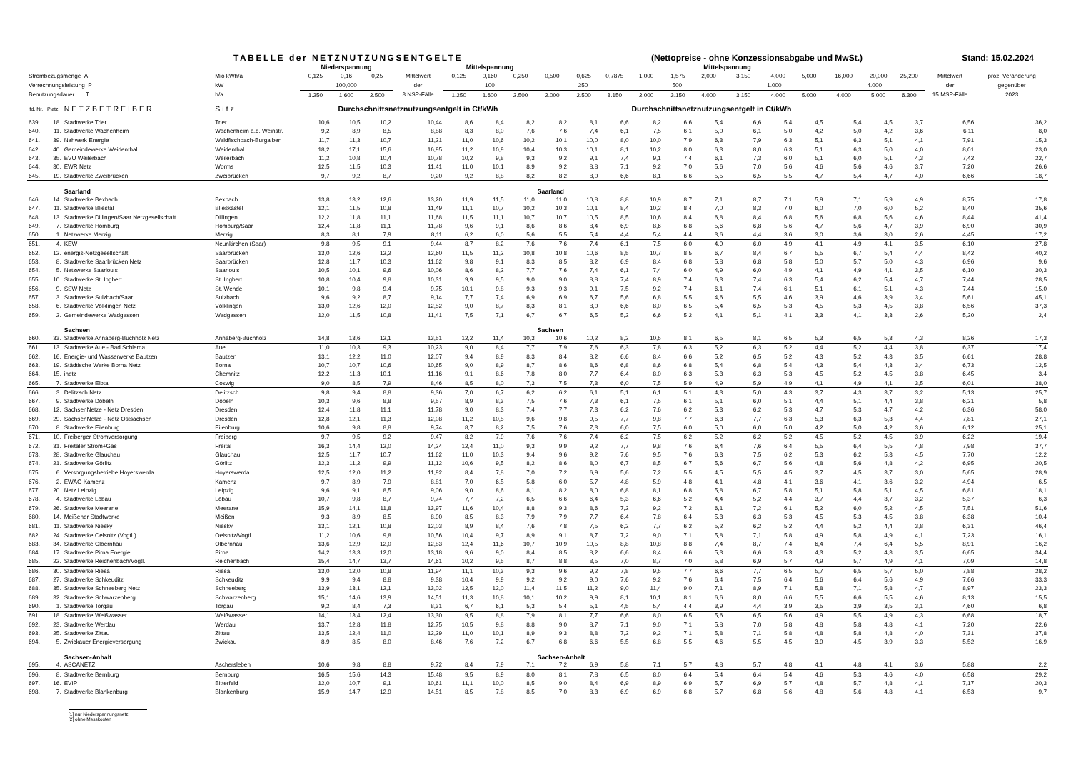TABELLE der NETZNUTZUNGSENTGELTE
(Nettopreise - ohne Konzessionsabgabe und MwSt.)
Stand: 15.02.2024
| | | | | Niederspannung | | | | Mittelspannung | | | | | | Mittelspannung | | | | | | | | | | |
| --- | --- | --- | --- | --- | --- | --- | --- | --- | --- | --- | --- | --- | --- | --- | --- | --- | --- | --- | --- | --- | --- | --- | --- | --- |
| Strombezugsmenge A | | | Mio kWh/a | 0,125 | 0,16 | 0,25 | Mittelwert | 0,125 | 0,160 | 0,250 | 0,500 | 0,625 | 0,7875 | 1,000 | 1,575 | 2,000 | 3,150 | 4,000 | 5,000 | 16,000 | 20,000 | 25,200 | Mittelwert | proz. Veränderung |
| Verrechnungsleistung P | | | kW | 100,000 | | | der | 100 | | | 250 | | | 500 | | | 1.000 | | | 4.000 | | | der | gegenüber |
| Benutzungsdauer T | | | h/a | 1.250 | 1.600 | 2.500 | 3 NSP-Fälle | 1.250 | 1.600 | 2.500 | 2.000 | 2.500 | 3.150 | 2.000 | 3.150 | 4.000 | 3.150 | 4.000 | 5.000 | 4.000 | 5.000 | 6.300 | 15 MSP-Fälle | 2023 |
| lfd. Nr. | Platz | NETZBETREIBER | Sitz | Durchschnittsnetznutzungsentgelt in Ct/kWh | | | | | | | | | | Durchschnittsnetznutzungsentgelt in Ct/kWh | | | | | | | | | | |
| 639. | 18. | Stadtwerke Trier | Trier | 10,6 | 10,5 | 10,2 | 10,44 | 8,6 | 8,4 | 8,2 | 8,2 | 8,1 | 6,6 | 8,2 | 6,6 | 5,4 | 6,6 | 5,4 | 4,5 | 5,4 | 4,5 | 3,7 | 6,56 | 36,2 |
| 640. | 11. | Stadtwerke Wachenheim | Wachenheim a.d. Weinstr. | 9,2 | 8,9 | 8,5 | 8,88 | 8,3 | 8,0 | 7,6 | 7,6 | 7,4 | 6,1 | 7,5 | 6,1 | 5,0 | 6,1 | 5,0 | 4,2 | 5,0 | 4,2 | 3,6 | 6,11 | 8,0 |
| 641. | 39. | Nahwerk Energie | Waldfischbach-Burgalben | 11,7 | 11,3 | 10,7 | 11,21 | 11,0 | 10,6 | 10,2 | 10,1 | 10,0 | 8,0 | 10,0 | 7,9 | 6,3 | 7,9 | 6,3 | 5,1 | 6,3 | 5,1 | 4,1 | 7,91 | 15,3 |
| 642. | 40. | Gemeindewerke Weidenthal | Weidenthal | 18,2 | 17,1 | 15,6 | 16,95 | 11,2 | 10,9 | 10,4 | 10,3 | 10,1 | 8,1 | 10,2 | 8,0 | 6,3 | 8,0 | 6,3 | 5,1 | 6,3 | 5,0 | 4,0 | 8,01 | 23,0 |
| 643. | 35. | EVU Weilerbach | Weilerbach | 11,2 | 10,8 | 10,4 | 10,78 | 10,2 | 9,8 | 9,3 | 9,2 | 9,1 | 7,4 | 9,1 | 7,4 | 6,1 | 7,3 | 6,0 | 5,1 | 6,0 | 5,1 | 4,3 | 7,42 | 22,7 |
| 644. | 30. | EWR Netz | Worms | 12,5 | 11,5 | 10,3 | 11,41 | 11,0 | 10,1 | 8,9 | 9,2 | 8,8 | 7,1 | 9,2 | 7,0 | 5,6 | 7,0 | 5,6 | 4,6 | 5,6 | 4,6 | 3,7 | 7,20 | 26,6 |
| 645. | 19. | Stadtwerke Zweibrücken | Zweibrücken | 9,7 | 9,2 | 8,7 | 9,20 | 9,2 | 8,8 | 8,2 | 8,2 | 8,0 | 6,6 | 8,1 | 6,6 | 5,5 | 6,5 | 5,5 | 4,7 | 5,4 | 4,7 | 4,0 | 6,66 | 18,7 |
| | | Saarland | | | | | | | | | Saarland | | | | | | | | | | | | | |
| 646. | 14. | Stadtwerke Bexbach | Bexbach | 13,8 | 13,2 | 12,6 | 13,20 | 11,9 | 11,5 | 11,0 | 11,0 | 10,8 | 8,8 | 10,9 | 8,7 | 7,1 | 8,7 | 7,1 | 5,9 | 7,1 | 5,9 | 4,9 | 8,75 | 17,8 |
| 647. | 11. | Stadtwerke Bliestal | Blieskastel | 12,1 | 11,5 | 10,8 | 11,49 | 11,1 | 10,7 | 10,2 | 10,3 | 10,1 | 8,4 | 10,2 | 8,4 | 7,0 | 8,3 | 7,0 | 6,0 | 7,0 | 6,0 | 5,2 | 8,40 | 35,6 |
| 648. | 13. | Stadtwerke Dillingen/Saar Netzgesellschaft | Dillingen | 12,2 | 11,8 | 11,1 | 11,68 | 11,5 | 11,1 | 10,7 | 10,7 | 10,5 | 8,5 | 10,6 | 8,4 | 6,8 | 8,4 | 6,8 | 5,6 | 6,8 | 5,6 | 4,6 | 8,44 | 41,4 |
| 649. | 7. | Stadtwerke Homburg | Homburg/Saar | 12,4 | 11,8 | 11,1 | 11,78 | 9,6 | 9,1 | 8,6 | 8,6 | 8,4 | 6,9 | 8,6 | 6,8 | 5,6 | 6,8 | 5,6 | 4,7 | 5,6 | 4,7 | 3,9 | 6,90 | 30,9 |
| 650. | 1. | Netzwerke Merzig | Merzig | 8,3 | 8,1 | 7,9 | 8,11 | 6,2 | 6,0 | 5,6 | 5,5 | 5,4 | 4,4 | 5,4 | 4,4 | 3,6 | 4,4 | 3,6 | 3,0 | 3,6 | 3,0 | 2,6 | 4,45 | 17,2 |
| 651. | 4. | KEW | Neunkirchen (Saar) | 9,8 | 9,5 | 9,1 | 9,44 | 8,7 | 8,2 | 7,6 | 7,6 | 7,4 | 6,1 | 7,5 | 6,0 | 4,9 | 6,0 | 4,9 | 4,1 | 4,9 | 4,1 | 3,5 | 6,10 | 27,8 |
| 652. | 12. | energis-Netzgesellschaft | Saarbrücken | 13,0 | 12,6 | 12,2 | 12,60 | 11,5 | 11,2 | 10,8 | 10,8 | 10,6 | 8,5 | 10,7 | 8,5 | 6,7 | 8,4 | 6,7 | 5,5 | 6,7 | 5,4 | 4,4 | 8,42 | 40,2 |
| 653. | 8. | Stadtwerke Saarbrücken Netz | Saarbrücken | 12,8 | 11,7 | 10,3 | 11,62 | 9,8 | 9,1 | 8,3 | 8,5 | 8,2 | 6,9 | 8,4 | 6,8 | 5,8 | 6,8 | 5,8 | 5,0 | 5,7 | 5,0 | 4,3 | 6,96 | 9,6 |
| 654. | 5. | Netzwerke Saarlouis | Saarlouis | 10,5 | 10,1 | 9,6 | 10,06 | 8,6 | 8,2 | 7,7 | 7,6 | 7,4 | 6,1 | 7,4 | 6,0 | 4,9 | 6,0 | 4,9 | 4,1 | 4,9 | 4,1 | 3,5 | 6,10 | 30,3 |
| 655. | 10. | Stadtwerke St. Ingbert | St. Ingbert | 10,8 | 10,4 | 9,8 | 10,31 | 9,9 | 9,5 | 9,0 | 9,0 | 8,8 | 7,4 | 8,9 | 7,4 | 6,3 | 7,4 | 6,3 | 5,4 | 6,2 | 5,4 | 4,7 | 7,44 | 28,5 |
| 656. | 9. | SSW Netz | St. Wendel | 10,1 | 9,8 | 9,4 | 9,75 | 10,1 | 9,8 | 9,3 | 9,3 | 9,1 | 7,5 | 9,2 | 7,4 | 6,1 | 7,4 | 6,1 | 5,1 | 6,1 | 5,1 | 4,3 | 7,44 | 15,0 |
| 657. | 3. | Stadtwerke Sulzbach/Saar | Sulzbach | 9,6 | 9,2 | 8,7 | 9,14 | 7,7 | 7,4 | 6,9 | 6,9 | 6,7 | 5,6 | 6,8 | 5,5 | 4,6 | 5,5 | 4,6 | 3,9 | 4,6 | 3,9 | 3,4 | 5,61 | 45,1 |
| 658. | 6. | Stadtwerke Völklingen Netz | Völklingen | 13,0 | 12,6 | 12,0 | 12,52 | 9,0 | 8,7 | 8,3 | 8,1 | 8,0 | 6,6 | 8,0 | 6,5 | 5,4 | 6,5 | 5,3 | 4,5 | 5,3 | 4,5 | 3,8 | 6,56 | 37,3 |
| 659. | 2. | Gemeindewerke Wadgassen | Wadgassen | 12,0 | 11,5 | 10,8 | 11,41 | 7,5 | 7,1 | 6,7 | 6,7 | 6,5 | 5,2 | 6,6 | 5,2 | 4,1 | 5,1 | 4,1 | 3,3 | 4,1 | 3,3 | 2,6 | 5,20 | 2,4 |
| | | Sachsen | | | | | | | | | Sachsen | | | | | | | | | | | | | |
| 660. | 33. | Stadtwerke Annaberg-Buchholz Netz | Annaberg-Buchholz | 14,8 | 13,6 | 12,1 | 13,51 | 12,2 | 11,4 | 10,3 | 10,6 | 10,2 | 8,2 | 10,5 | 8,1 | 6,5 | 8,1 | 6,5 | 5,3 | 6,5 | 5,3 | 4,3 | 8,26 | 17,3 |
| 661. | 13. | Stadtwerke Aue - Bad Schlema | Aue | 11,0 | 10,3 | 9,3 | 10,23 | 9,0 | 8,4 | 7,7 | 7,9 | 7,6 | 6,3 | 7,8 | 6,3 | 5,2 | 6,3 | 5,2 | 4,4 | 5,2 | 4,4 | 3,8 | 6,37 | 17,4 |
| 662. | 16. | Energie- und Wasserwerke Bautzen | Bautzen | 13,1 | 12,2 | 11,0 | 12,07 | 9,4 | 8,9 | 8,3 | 8,4 | 8,2 | 6,6 | 8,4 | 6,6 | 5,2 | 6,5 | 5,2 | 4,3 | 5,2 | 4,3 | 3,5 | 6,61 | 28,8 |
| 663. | 19. | Städtische Werke Borna Netz | Borna | 10,7 | 10,7 | 10,6 | 10,65 | 9,0 | 8,9 | 8,7 | 8,6 | 8,6 | 6,8 | 8,6 | 6,8 | 5,4 | 6,8 | 5,4 | 4,3 | 5,4 | 4,3 | 3,4 | 6,73 | 12,5 |
| 664. | 15. | inetz | Chemnitz | 12,2 | 11,3 | 10,1 | 11,16 | 9,1 | 8,6 | 7,8 | 8,0 | 7,7 | 6,4 | 8,0 | 6,3 | 5,3 | 6,3 | 5,3 | 4,5 | 5,2 | 4,5 | 3,8 | 6,45 | 3,4 |
| 665. | 7. | Stadtwerke Elbtal | Coswig | 9,0 | 8,5 | 7,9 | 8,46 | 8,5 | 8,0 | 7,3 | 7,5 | 7,3 | 6,0 | 7,5 | 5,9 | 4,9 | 5,9 | 4,9 | 4,1 | 4,9 | 4,1 | 3,5 | 6,01 | 38,0 |
| 666. | 3. | Delitzsch Netz | Delitzsch | 9,8 | 9,4 | 8,8 | 9,36 | 7,0 | 6,7 | 6,2 | 6,2 | 6,1 | 5,1 | 6,1 | 5,1 | 4,3 | 5,0 | 4,3 | 3,7 | 4,3 | 3,7 | 3,2 | 5,13 | 25,7 |
| 667. | 9. | Stadtwerke Döbeln | Döbeln | 10,3 | 9,6 | 8,8 | 9,57 | 8,9 | 8,3 | 7,5 | 7,6 | 7,3 | 6,1 | 7,5 | 6,1 | 5,1 | 6,0 | 5,1 | 4,4 | 5,1 | 4,4 | 3,8 | 6,21 | 5,8 |
| 668. | 12. | SachsenNetze - Netz Dresden | Dresden | 12,4 | 11,8 | 11,1 | 11,78 | 9,0 | 8,3 | 7,4 | 7,7 | 7,3 | 6,2 | 7,6 | 6,2 | 5,3 | 6,2 | 5,3 | 4,7 | 5,3 | 4,7 | 4,2 | 6,36 | 58,0 |
| 669. | 29. | SachsenNetze - Netz Ostsachsen | Dresden | 12,8 | 12,1 | 11,3 | 12,08 | 11,2 | 10,5 | 9,6 | 9,8 | 9,5 | 7,7 | 9,8 | 7,7 | 6,3 | 7,7 | 6,3 | 5,3 | 6,3 | 5,3 | 4,4 | 7,81 | 27,1 |
| 670. | 8. | Stadtwerke Eilenburg | Eilenburg | 10,6 | 9,8 | 8,8 | 9,74 | 8,7 | 8,2 | 7,5 | 7,6 | 7,3 | 6,0 | 7,5 | 6,0 | 5,0 | 6,0 | 5,0 | 4,2 | 5,0 | 4,2 | 3,6 | 6,12 | 25,1 |
| 671. | 10. | Freiberger Stromversorgung | Freiberg | 9,7 | 9,5 | 9,2 | 9,47 | 8,2 | 7,9 | 7,6 | 7,6 | 7,4 | 6,2 | 7,5 | 6,2 | 5,2 | 6,2 | 5,2 | 4,5 | 5,2 | 4,5 | 3,9 | 6,22 | 19,4 |
| 672. | 31. | Freitaler Strom+Gas | Freital | 16,3 | 14,4 | 12,0 | 14,24 | 12,4 | 11,0 | 9,3 | 9,9 | 9,2 | 7,7 | 9,8 | 7,6 | 6,4 | 7,6 | 6,4 | 5,5 | 6,4 | 5,5 | 4,8 | 7,98 | 37,7 |
| 673. | 28. | Stadtwerke Glauchau | Glauchau | 12,5 | 11,7 | 10,7 | 11,62 | 11,0 | 10,3 | 9,4 | 9,6 | 9,2 | 7,6 | 9,5 | 7,6 | 6,3 | 7,5 | 6,2 | 5,3 | 6,2 | 5,3 | 4,5 | 7,70 | 12,2 |
| 674. | 21. | Stadtwerke Görlitz | Görlitz | 12,3 | 11,2 | 9,9 | 11,12 | 10,6 | 9,5 | 8,2 | 8,6 | 8,0 | 6,7 | 8,5 | 6,7 | 5,6 | 6,7 | 5,6 | 4,8 | 5,6 | 4,8 | 4,2 | 6,95 | 20,5 |
| 675. | 6. | Versorgungsbetriebe Hoyerswerda | Hoyerswerda | 12,5 | 12,0 | 11,2 | 11,92 | 8,4 | 7,8 | 7,0 | 7,2 | 6,9 | 5,6 | 7,2 | 5,5 | 4,5 | 5,5 | 4,5 | 3,7 | 4,5 | 3,7 | 3,0 | 5,65 | 28,9 |
| 676. | 2. | EWAG Kamenz | Kamenz | 9,7 | 8,9 | 7,9 | 8,81 | 7,0 | 6,5 | 5,8 | 6,0 | 5,7 | 4,8 | 5,9 | 4,8 | 4,1 | 4,8 | 4,1 | 3,6 | 4,1 | 3,6 | 3,2 | 4,94 | 6,5 |
| 677. | 20. | Netz Leipzig | Leipzig | 9,6 | 9,1 | 8,5 | 9,06 | 9,0 | 8,6 | 8,1 | 8,2 | 8,0 | 6,8 | 8,1 | 6,8 | 5,8 | 6,7 | 5,8 | 5,1 | 5,8 | 5,1 | 4,5 | 6,81 | 18,1 |
| 678. | 4. | Stadtwerke Löbau | Löbau | 10,7 | 9,8 | 8,7 | 9,74 | 7,7 | 7,2 | 6,5 | 6,6 | 6,4 | 5,3 | 6,6 | 5,2 | 4,4 | 5,2 | 4,4 | 3,7 | 4,4 | 3,7 | 3,2 | 5,37 | 6,3 |
| 679. | 26. | Stadtwerke Meerane | Meerane | 15,9 | 14,1 | 11,8 | 13,97 | 11,6 | 10,4 | 8,8 | 9,3 | 8,6 | 7,2 | 9,2 | 7,2 | 6,1 | 7,2 | 6,1 | 5,2 | 6,0 | 5,2 | 4,5 | 7,51 | 51,6 |
| 680. | 14. | Meißener Stadtwerke | Meißen | 9,3 | 8,9 | 8,5 | 8,90 | 8,5 | 8,3 | 7,9 | 7,9 | 7,7 | 6,4 | 7,8 | 6,4 | 5,3 | 6,3 | 5,3 | 4,5 | 5,3 | 4,5 | 3,8 | 6,38 | 10,4 |
| 681. | 11. | Stadtwerke Niesky | Niesky | 13,1 | 12,1 | 10,8 | 12,03 | 8,9 | 8,4 | 7,6 | 7,8 | 7,5 | 6,2 | 7,7 | 6,2 | 5,2 | 6,2 | 5,2 | 4,4 | 5,2 | 4,4 | 3,8 | 6,31 | 46,4 |
| 682. | 24. | Stadtwerke Oelsnitz (Vogtl.) | Oelsnitz/Vogtl. | 11,2 | 10,6 | 9,8 | 10,56 | 10,4 | 9,7 | 8,9 | 9,1 | 8,7 | 7,2 | 9,0 | 7,1 | 5,8 | 7,1 | 5,8 | 4,9 | 5,8 | 4,9 | 4,1 | 7,23 | 16,1 |
| 683. | 34. | Stadtwerke Olbernhau | Olbernhau | 13,6 | 12,9 | 12,0 | 12,83 | 12,4 | 11,6 | 10,7 | 10,9 | 10,5 | 8,8 | 10,8 | 8,8 | 7,4 | 8,7 | 7,4 | 6,4 | 7,4 | 6,4 | 5,5 | 8,91 | 16,2 |
| 684. | 17. | Stadtwerke Pirna Energie | Pirna | 14,2 | 13,3 | 12,0 | 13,18 | 9,6 | 9,0 | 8,4 | 8,5 | 8,2 | 6,6 | 8,4 | 6,6 | 5,3 | 6,6 | 5,3 | 4,3 | 5,2 | 4,3 | 3,5 | 6,65 | 34,4 |
| 685. | 22. | Stadtwerke Reichenbach/Vogtl. | Reichenbach | 15,4 | 14,7 | 13,7 | 14,61 | 10,2 | 9,5 | 8,7 | 8,8 | 8,5 | 7,0 | 8,7 | 7,0 | 5,8 | 6,9 | 5,7 | 4,9 | 5,7 | 4,9 | 4,1 | 7,09 | 14,8 |
| 686. | 30. | Stadtwerke Riesa | Riesa | 13,0 | 12,0 | 10,8 | 11,94 | 11,1 | 10,3 | 9,3 | 9,6 | 9,2 | 7,8 | 9,5 | 7,7 | 6,6 | 7,7 | 6,5 | 5,7 | 6,5 | 5,7 | 5,0 | 7,88 | 28,2 |
| 687. | 27. | Stadtwerke Schkeuditz | Schkeuditz | 9,9 | 9,4 | 8,8 | 9,38 | 10,4 | 9,9 | 9,2 | 9,2 | 9,0 | 7,6 | 9,2 | 7,6 | 6,4 | 7,5 | 6,4 | 5,6 | 6,4 | 5,6 | 4,9 | 7,66 | 33,3 |
| 688. | 35. | Stadtwerke Schneeberg Netz | Schneeberg | 13,9 | 13,1 | 12,1 | 13,02 | 12,5 | 12,0 | 11,4 | 11,5 | 11,2 | 9,0 | 11,4 | 9,0 | 7,1 | 8,9 | 7,1 | 5,8 | 7,1 | 5,8 | 4,7 | 8,97 | 23,3 |
| 689. | 32. | Stadtwerke Schwarzenberg | Schwarzenberg | 15,1 | 14,6 | 13,9 | 14,51 | 11,3 | 10,8 | 10,1 | 10,2 | 9,9 | 8,1 | 10,1 | 8,1 | 6,6 | 8,0 | 6,6 | 5,5 | 6,6 | 5,5 | 4,6 | 8,13 | 15,5 |
| 690. | 1. | Stadtwerke Torgau | Torgau | 9,2 | 8,4 | 7,3 | 8,31 | 6,7 | 6,1 | 5,3 | 5,4 | 5,1 | 4,5 | 5,4 | 4,4 | 3,9 | 4,4 | 3,9 | 3,5 | 3,9 | 3,5 | 3,1 | 4,60 | 6,8 |
| 691. | 18. | Stadtwerke Weißwasser | Weißwasser | 14,1 | 13,4 | 12,4 | 13,30 | 9,5 | 8,8 | 7,9 | 8,1 | 7,7 | 6,6 | 8,0 | 6,5 | 5,6 | 6,5 | 5,6 | 4,9 | 5,5 | 4,9 | 4,3 | 6,68 | 18,7 |
| 692. | 23. | Stadtwerke Werdau | Werdau | 13,7 | 12,8 | 11,8 | 12,75 | 10,5 | 9,8 | 8,8 | 9,0 | 8,7 | 7,1 | 9,0 | 7,1 | 5,8 | 7,0 | 5,8 | 4,8 | 5,8 | 4,8 | 4,1 | 7,20 | 22,6 |
| 693. | 25. | Stadtwerke Zittau | Zittau | 13,5 | 12,4 | 11,0 | 12,29 | 11,0 | 10,1 | 8,9 | 9,3 | 8,8 | 7,2 | 9,2 | 7,1 | 5,8 | 7,1 | 5,8 | 4,8 | 5,8 | 4,8 | 4,0 | 7,31 | 37,8 |
| 694. | 5. | Zwickauer Energieversorgung | Zwickau | 8,9 | 8,5 | 8,0 | 8,46 | 7,6 | 7,2 | 6,7 | 6,8 | 6,6 | 5,5 | 6,8 | 5,5 | 4,6 | 5,5 | 4,5 | 3,9 | 4,5 | 3,9 | 3,3 | 5,52 | 16,9 |
| | | Sachsen-Anhalt | | | | | | | | | Sachsen-Anhalt | | | | | | | | | | | | | |
| 695. | 4. | ASCANETZ | Aschersleben | 10,6 | 9,8 | 8,8 | 9,72 | 8,4 | 7,9 | 7,1 | 7,2 | 6,9 | 5,8 | 7,1 | 5,7 | 4,8 | 5,7 | 4,8 | 4,1 | 4,8 | 4,1 | 3,6 | 5,88 | 2,2 |
| 696. | 8. | Stadtwerke Bernburg | Bernburg | 16,5 | 15,6 | 14,3 | 15,48 | 9,5 | 8,9 | 8,0 | 8,1 | 7,8 | 6,5 | 8,0 | 6,4 | 5,4 | 6,4 | 5,4 | 4,6 | 5,3 | 4,6 | 4,0 | 6,58 | 29,2 |
| 697. | 16. | EVIP | Bitterfeld | 12,0 | 10,7 | 9,1 | 10,61 | 11,1 | 10,0 | 8,5 | 9,0 | 8,4 | 6,9 | 8,9 | 6,9 | 5,7 | 6,9 | 5,7 | 4,8 | 5,7 | 4,8 | 4,1 | 7,17 | 20,3 |
| 698. | 7. | Stadtwerke Blankenburg | Blankenburg | 15,9 | 14,7 | 12,9 | 14,51 | 8,5 | 7,8 | 8,5 | 7,0 | 8,3 | 6,9 | 6,9 | 6,8 | 5,7 | 6,8 | 5,6 | 4,8 | 5,6 | 4,8 | 4,1 | 6,53 | 9,7 |
[1] nur Niederspannungsnetz
[2] ohne Messkosten